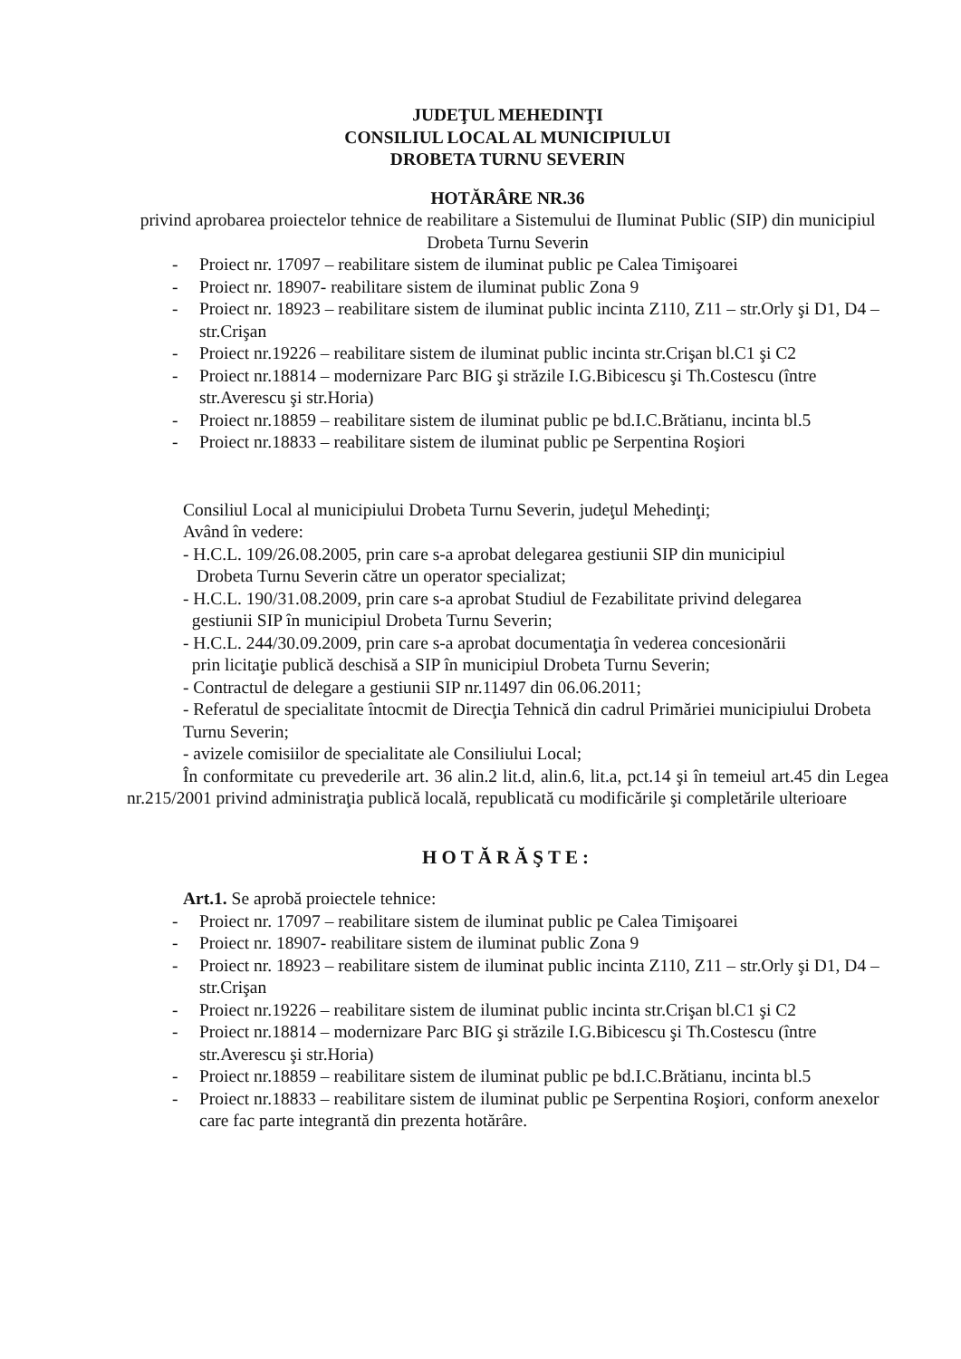JUDEŢUL MEHEDINŢI
CONSILIUL LOCAL AL MUNICIPIULUI
DROBETA TURNU SEVERIN
HOTĂRÂRE NR.36
privind aprobarea proiectelor tehnice de reabilitare a Sistemului de Iluminat Public (SIP) din municipiul Drobeta Turnu Severin
- Proiect nr. 17097 – reabilitare sistem de iluminat public pe Calea Timişoarei
- Proiect nr. 18907- reabilitare sistem de iluminat public Zona 9
- Proiect nr. 18923 – reabilitare sistem de iluminat public incinta Z110, Z11 – str.Orly şi D1, D4 – str.Crişan
- Proiect nr.19226 – reabilitare sistem de iluminat public incinta str.Crişan bl.C1 şi C2
- Proiect nr.18814 – modernizare Parc BIG şi străzile I.G.Bibicescu şi Th.Costescu (între str.Averescu şi str.Horia)
- Proiect nr.18859 – reabilitare sistem de iluminat public pe bd.I.C.Brătianu, incinta bl.5
- Proiect nr.18833 – reabilitare sistem de iluminat public pe Serpentina Roşiori
Consiliul Local al municipiului Drobeta Turnu Severin, judeţul Mehedinţi;
Având în vedere:
- H.C.L. 109/26.08.2005, prin care s-a aprobat delegarea gestiunii SIP din municipiul
Drobeta Turnu Severin către un operator specializat;
- H.C.L. 190/31.08.2009, prin care s-a aprobat Studiul de Fezabilitate privind delegarea
gestiunii SIP în municipiul Drobeta Turnu Severin;
- H.C.L. 244/30.09.2009, prin care s-a aprobat documentaţia în vederea concesionării
prin licitaţie publică deschisă a SIP în municipiul Drobeta Turnu Severin;
- Contractul de delegare a gestiunii SIP nr.11497 din 06.06.2011;
- Referatul de specialitate întocmit de Direcţia Tehnică din cadrul Primăriei municipiului Drobeta Turnu Severin;
- avizele comisiilor de specialitate ale Consiliului Local;
În conformitate cu prevederile art. 36 alin.2 lit.d, alin.6, lit.a, pct.14 şi în temeiul art.45 din Legea nr.215/2001 privind administraţia publică locală, republicată cu modificările şi completările ulterioare
HOTĂRĂŞTE:
Art.1. Se aprobă proiectele tehnice:
- Proiect nr. 17097 – reabilitare sistem de iluminat public pe Calea Timişoarei
- Proiect nr. 18907- reabilitare sistem de iluminat public Zona 9
- Proiect nr. 18923 – reabilitare sistem de iluminat public incinta Z110, Z11 – str.Orly şi D1, D4 – str.Crişan
- Proiect nr.19226 – reabilitare sistem de iluminat public incinta str.Crişan bl.C1 şi C2
- Proiect nr.18814 – modernizare Parc BIG şi străzile I.G.Bibicescu şi Th.Costescu (între str.Averescu şi str.Horia)
- Proiect nr.18859 – reabilitare sistem de iluminat public pe bd.I.C.Brătianu, incinta bl.5
- Proiect nr.18833 – reabilitare sistem de iluminat public pe Serpentina Roşiori, conform anexelor care fac parte integrantă din prezenta hotărâre.